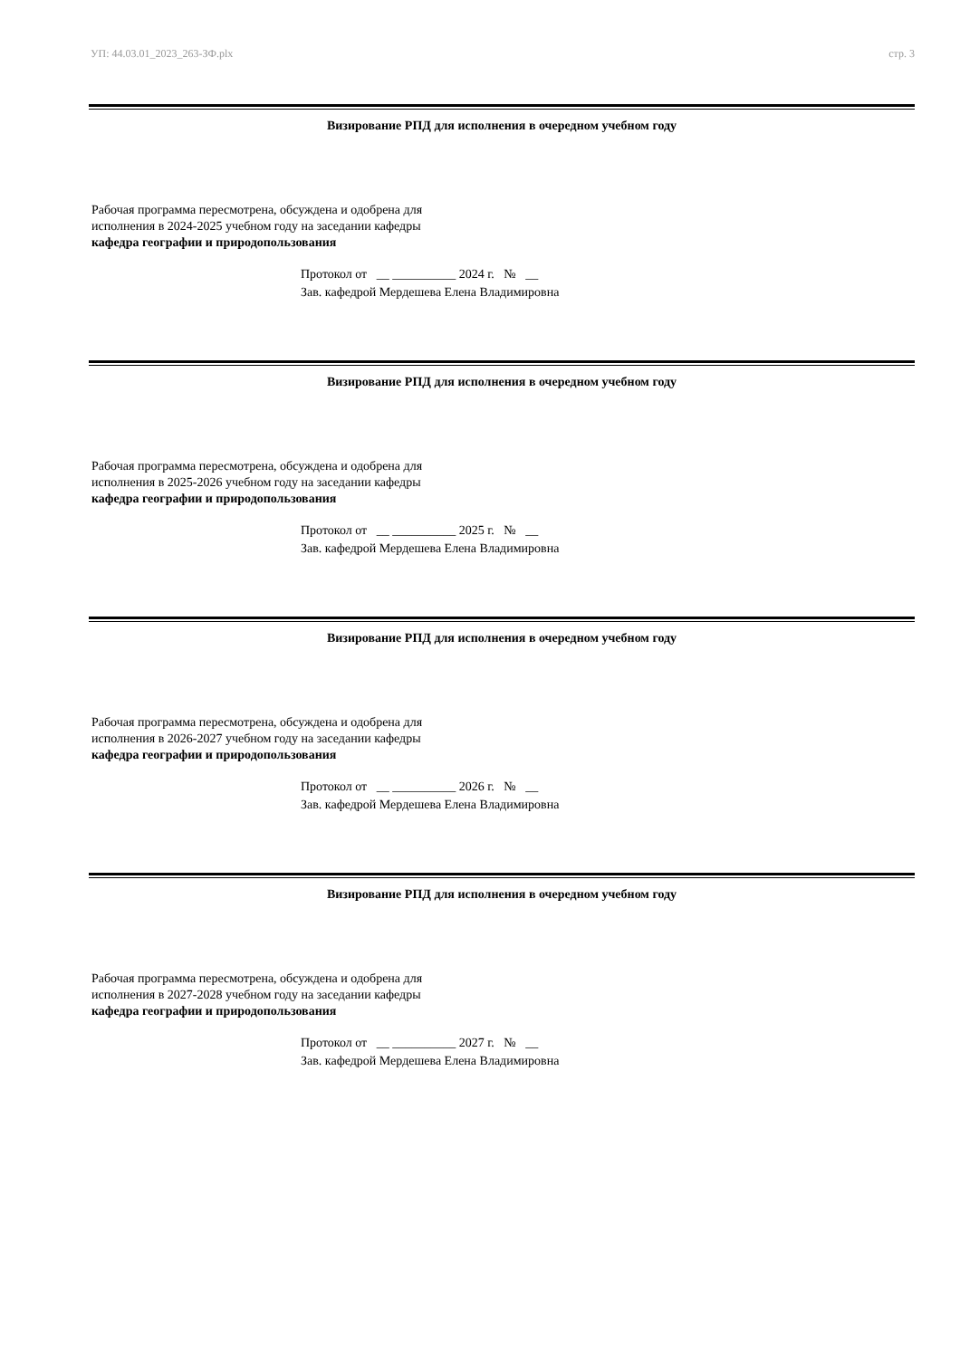УП: 44.03.01_2023_263-ЗФ.plx стр. 3
Визирование РПД для исполнения в очередном учебном году
Рабочая программа пересмотрена, обсуждена и одобрена для
исполнения в 2024-2025 учебном году на заседании кафедры
кафедра географии и природопользования
Протокол от __ __________ 2024 г. № __
Зав. кафедрой Мердешева Елена Владимировна
Визирование РПД для исполнения в очередном учебном году
Рабочая программа пересмотрена, обсуждена и одобрена для
исполнения в 2025-2026 учебном году на заседании кафедры
кафедра географии и природопользования
Протокол от __ __________ 2025 г. № __
Зав. кафедрой Мердешева Елена Владимировна
Визирование РПД для исполнения в очередном учебном году
Рабочая программа пересмотрена, обсуждена и одобрена для
исполнения в 2026-2027 учебном году на заседании кафедры
кафедра географии и природопользования
Протокол от __ __________ 2026 г. № __
Зав. кафедрой Мердешева Елена Владимировна
Визирование РПД для исполнения в очередном учебном году
Рабочая программа пересмотрена, обсуждена и одобрена для
исполнения в 2027-2028 учебном году на заседании кафедры
кафедра географии и природопользования
Протокол от __ __________ 2027 г. № __
Зав. кафедрой Мердешева Елена Владимировна